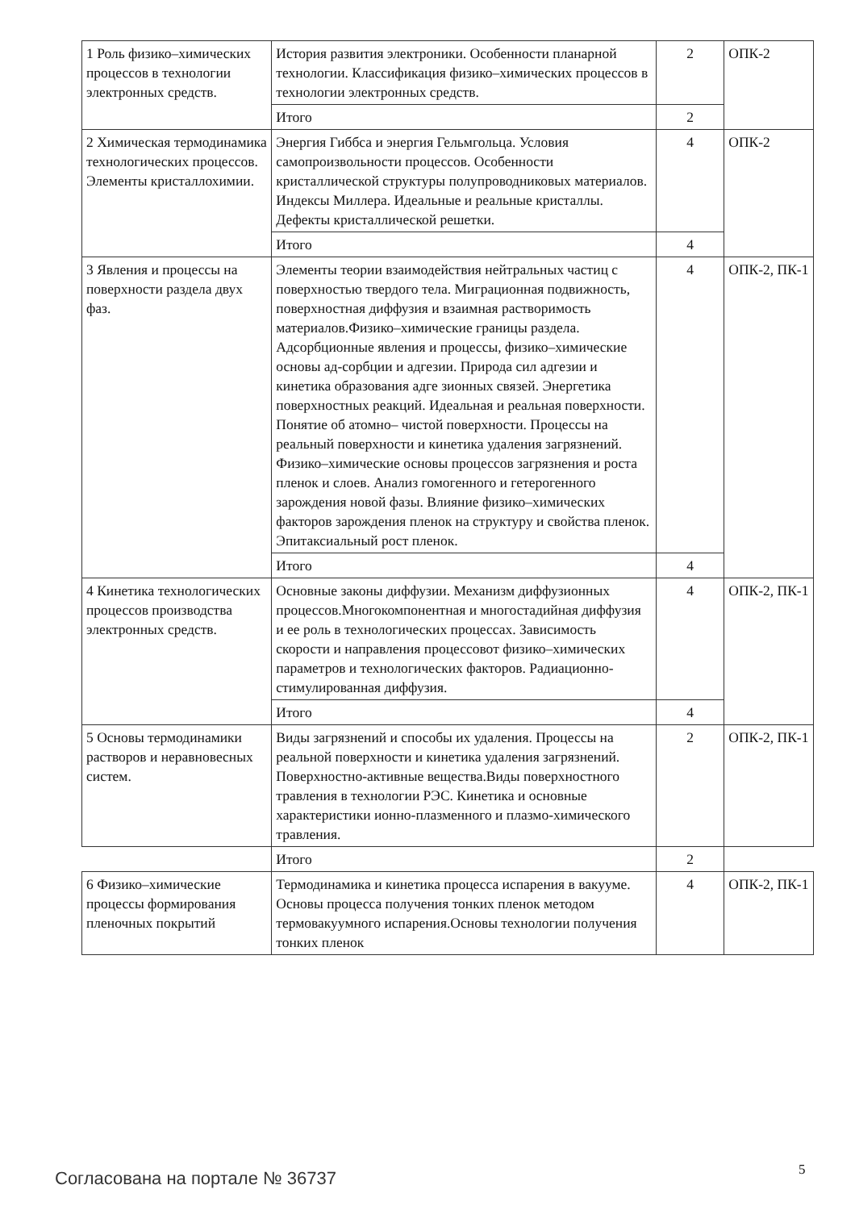| 1 Роль физико–химических процессов в технологии электронных средств. | История развития электроники. Особенности планарной технологии. Классификация физико–химических процессов в технологии электронных средств. | 2 | ОПК-2 |
| | Итого | 2 | |
| 2 Химическая термодинамика технологических процессов. Элементы кристаллохимии. | Энергия Гиббса и энергия Гельмгольца. Условия самопроизвольности процессов. Особенности кристаллической структуры полупроводниковых материалов. Индексы Миллера. Идеальные и реальные кристаллы. Дефекты кристаллической решетки. | 4 | ОПК-2 |
| | Итого | 4 | |
| 3 Явления и процессы на поверхности раздела двух фаз. | Элементы теории взаимодействия нейтральных частиц с поверхностью твердого тела. Миграционная подвижность, поверхностная диффузия и взаимная растворимость материалов.Физико–химические границы раздела. Адсорбционные явления и процессы, физико–химические основы ад-сорбции и адгезии. Природа сил адгезии и кинетика образования адге зионных связей. Энергетика поверхностных реакций. Идеальная и реальная поверхности. Понятие об атомно– чистой поверхности. Процессы на реальный поверхности и кинетика удаления загрязнений. Физико–химические основы процессов загрязнения и роста пленок и слоев. Анализ гомогенного и гетерогенного зарождения новой фазы. Влияние физико–химических факторов зарождения пленок на структуру и свойства пленок. Эпитаксиальный рост пленок. | 4 | ОПК-2, ПК-1 |
| | Итого | 4 | |
| 4 Кинетика технологических процессов производства электронных средств. | Основные законы диффузии. Механизм диффузионных процессов.Многокомпонентная и многостадийная диффузия и ее роль в технологических процессах. Зависимость скорости и направления процессовот физико–химических параметров и технологических факторов. Радиационно-стимулированная диффузия. | 4 | ОПК-2, ПК-1 |
| | Итого | 4 | |
| 5 Основы термодинамики растворов и неравновесных систем. | Виды загрязнений и способы их удаления. Процессы на реальной поверхности и кинетика удаления загрязнений. Поверхностно-активные вещества.Виды поверхностного травления в технологии РЭС. Кинетика и основные характеристики ионно-плазменного и плазмо-химического травления. | 2 | ОПК-2, ПК-1 |
| | Итого | 2 | |
| 6 Физико–химические процессы формирования пленочных покрытий | Термодинамика и кинетика процесса испарения в вакууме. Основы процесса получения тонких пленок методом термовакуумного испарения.Основы технологии получения тонких пленок | 4 | ОПК-2, ПК-1 |
Согласована на портале № 36737 5